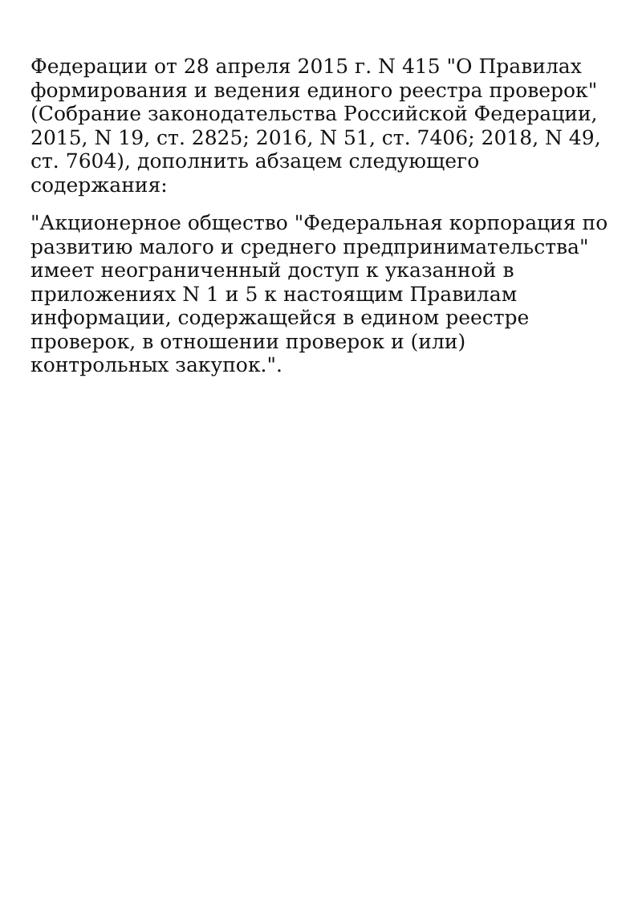Федерации от 28 апреля 2015 г. N 415 "О Правилах формирования и ведения единого реестра проверок" (Собрание законодательства Российской Федерации, 2015, N 19, ст. 2825; 2016, N 51, ст. 7406; 2018, N 49, ст. 7604), дополнить абзацем следующего содержания:
"Акционерное общество "Федеральная корпорация по развитию малого и среднего предпринимательства" имеет неограниченный доступ к указанной в приложениях N 1 и 5 к настоящим Правилам информации, содержащейся в едином реестре проверок, в отношении проверок и (или) контрольных закупок.".